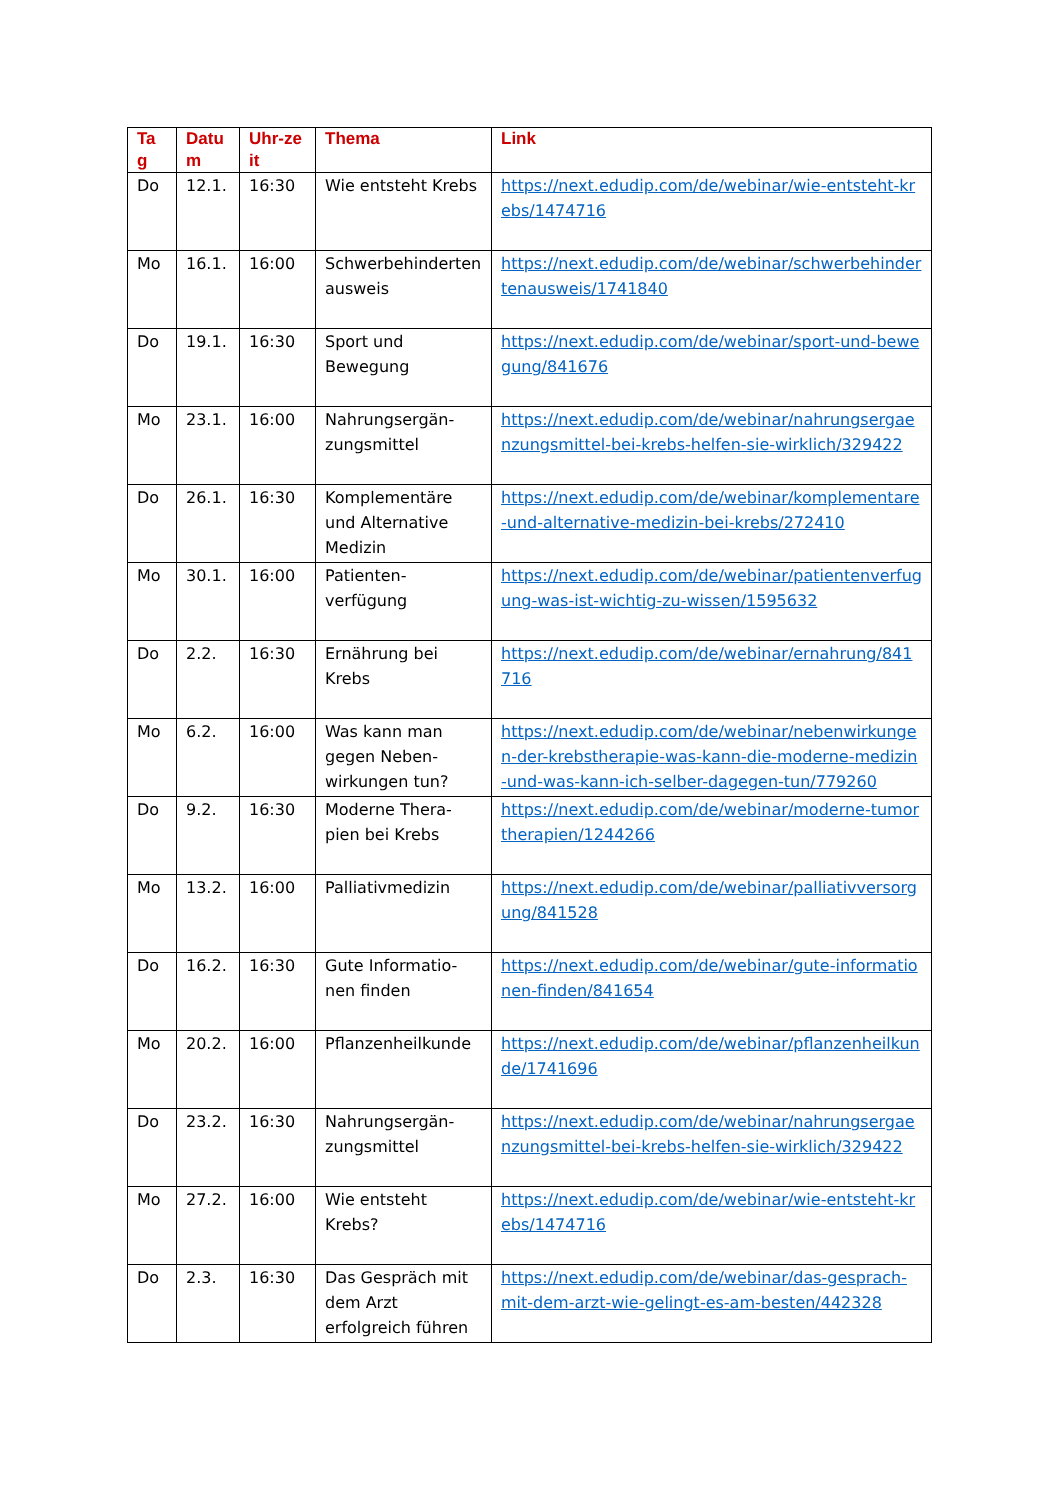| Ta g | Datu m | Uhr-zeit | Thema | Link |
| --- | --- | --- | --- | --- |
| Do | 12.1. | 16:30 | Wie entsteht Krebs | https://next.edudip.com/de/webinar/wie-entsteht-krebs/1474716 |
| Mo | 16.1. | 16:00 | Schwerbehinderten ausweis | https://next.edudip.com/de/webinar/schwerbehindertenausweis/1741840 |
| Do | 19.1. | 16:30 | Sport und Bewegung | https://next.edudip.com/de/webinar/sport-und-bewegung/841676 |
| Mo | 23.1. | 16:00 | Nahrungsergän-zungsmittel | https://next.edudip.com/de/webinar/nahrungsergaenzungsmittel-bei-krebs-helfen-sie-wirklich/329422 |
| Do | 26.1. | 16:30 | Komplementäre und Alternative Medizin | https://next.edudip.com/de/webinar/komplementare-und-alternative-medizin-bei-krebs/272410 |
| Mo | 30.1. | 16:00 | Patienten-verfügung | https://next.edudip.com/de/webinar/patientenverfugung-was-ist-wichtig-zu-wissen/1595632 |
| Do | 2.2. | 16:30 | Ernährung bei Krebs | https://next.edudip.com/de/webinar/ernahrung/841716 |
| Mo | 6.2. | 16:00 | Was kann man gegen Neben-wirkungen tun? | https://next.edudip.com/de/webinar/nebenwirkungen-der-krebstherapie-was-kann-die-moderne-medizin-und-was-kann-ich-selber-dagegen-tun/779260 |
| Do | 9.2. | 16:30 | Moderne Thera-pien bei Krebs | https://next.edudip.com/de/webinar/moderne-tumortherapien/1244266 |
| Mo | 13.2. | 16:00 | Palliativmedizin | https://next.edudip.com/de/webinar/palliativversorgung/841528 |
| Do | 16.2. | 16:30 | Gute Informatio-nen finden | https://next.edudip.com/de/webinar/gute-informationen-finden/841654 |
| Mo | 20.2. | 16:00 | Pflanzenheilkunde | https://next.edudip.com/de/webinar/pflanzenheilkunde/1741696 |
| Do | 23.2. | 16:30 | Nahrungsergän-zungsmittel | https://next.edudip.com/de/webinar/nahrungsergaenzungsmittel-bei-krebs-helfen-sie-wirklich/329422 |
| Mo | 27.2. | 16:00 | Wie entsteht Krebs? | https://next.edudip.com/de/webinar/wie-entsteht-krebs/1474716 |
| Do | 2.3. | 16:30 | Das Gespräch mit dem Arzt erfolgreich führen | https://next.edudip.com/de/webinar/das-gesprach-mit-dem-arzt-wie-gelingt-es-am-besten/442328 |